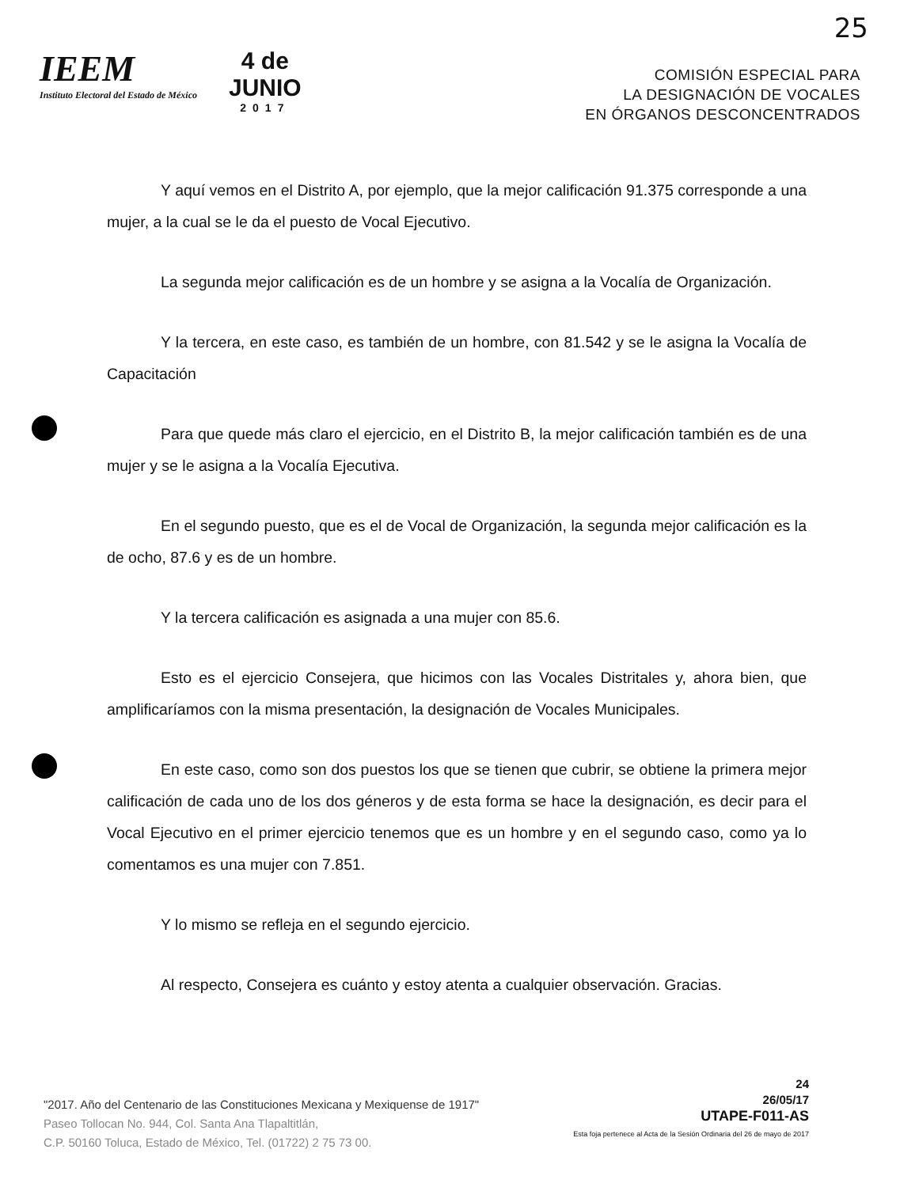25
IEEM
Instituto Electoral del Estado de México
4 de
JUNIO
2017
COMISIÓN ESPECIAL PARA
LA DESIGNACIÓN DE VOCALES
EN ÓRGANOS DESCONCENTRADOS
Y aquí vemos en el Distrito A, por ejemplo, que la mejor calificación 91.375 corresponde a una mujer, a la cual se le da el puesto de Vocal Ejecutivo.
La segunda mejor calificación es de un hombre y se asigna a la Vocalía de Organización.
Y la tercera, en este caso, es también de un hombre, con 81.542 y se le asigna la Vocalía de Capacitación
Para que quede más claro el ejercicio, en el Distrito B, la mejor calificación también es de una mujer y se le asigna a la Vocalía Ejecutiva.
En el segundo puesto, que es el de Vocal de Organización, la segunda mejor calificación es la de ocho, 87.6 y es de un hombre.
Y la tercera calificación es asignada a una mujer con 85.6.
Esto es el ejercicio Consejera, que hicimos con las Vocales Distritales y, ahora bien, que amplificaríamos con la misma presentación, la designación de Vocales Municipales.
En este caso, como son dos puestos los que se tienen que cubrir, se obtiene la primera mejor calificación de cada uno de los dos géneros y de esta forma se hace la designación, es decir para el Vocal Ejecutivo en el primer ejercicio tenemos que es un hombre y en el segundo caso, como ya lo comentamos es una mujer con 7.851.
Y lo mismo se refleja en el segundo ejercicio.
Al respecto, Consejera es cuánto y estoy atenta a cualquier observación. Gracias.
"2017. Año del Centenario de las Constituciones Mexicana y Mexiquense de 1917"
Paseo Tollocan No. 944, Col. Santa Ana Tlapaltitlán,
C.P. 50160 Toluca, Estado de México, Tel. (01722) 2 75 73 00.
24
26/05/17
UTAPE-F011-AS
Esta foja pertenece al Acta de la Sesión Ordinaria del 26 de mayo de 2017